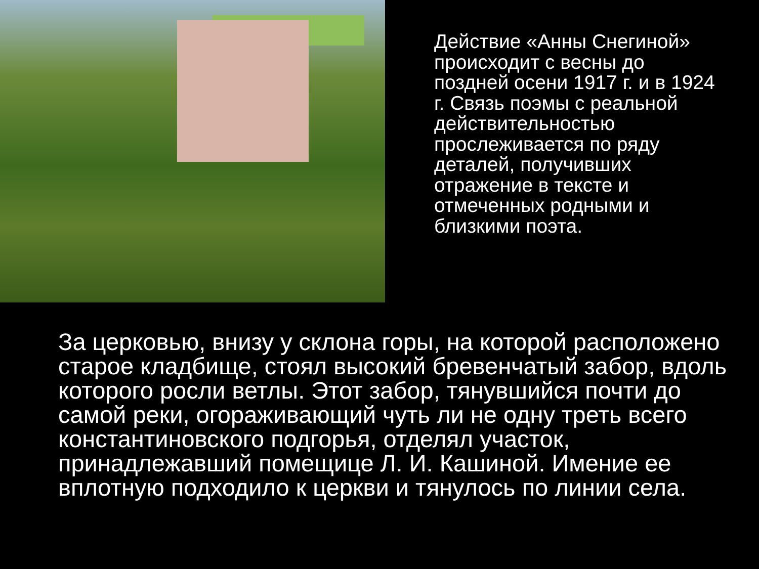Действие «Анны Снегиной» происходит с весны до поздней осени 1917 г. и в 1924 г. Связь поэмы с реальной действительностью прослеживается по ряду деталей, получивших отражение в тексте и отмеченных родными и близкими поэта.
За церковью, внизу у склона горы, на которой расположено старое кладбище, стоял высокий бревенчатый забор, вдоль которого росли ветлы. Этот забор, тянувшийся почти до самой реки, огораживающий чуть ли не одну треть всего константиновского подгорья, отделял участок, принадлежавший помещице Л. И. Кашиной. Имение ее вплотную подходило к церкви и тянулось по линии села.